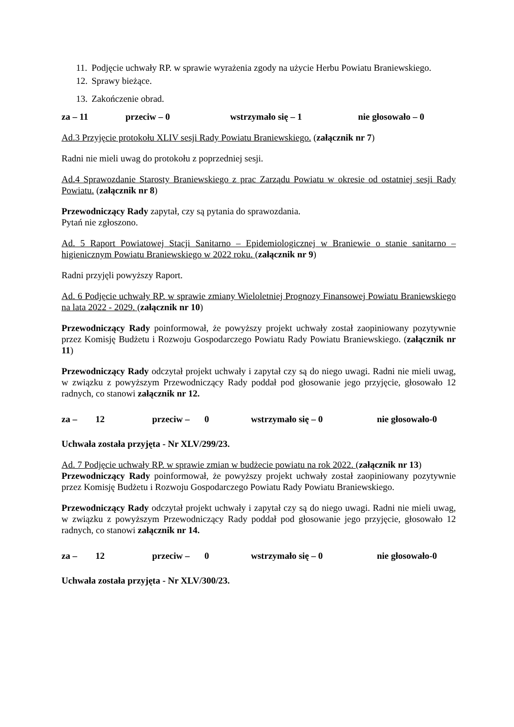11. Podjęcie uchwały RP. w sprawie wyrażenia zgody na użycie Herbu Powiatu Braniewskiego.
12. Sprawy bieżące.
13. Zakończenie obrad.
za – 11 przeciw – 0 wstrzymało się – 1 nie głosowało – 0
Ad.3 Przyjęcie protokołu XLIV sesji Rady Powiatu Braniewskiego. (załącznik nr 7)
Radni nie mieli uwag do protokołu z poprzedniej sesji.
Ad.4 Sprawozdanie Starosty Braniewskiego z prac Zarządu Powiatu w okresie od ostatniej sesji Rady Powiatu. (załącznik nr 8)
Przewodniczący Rady zapytał, czy są pytania do sprawozdania.
Pytań nie zgłoszono.
Ad. 5 Raport Powiatowej Stacji Sanitarno – Epidemiologicznej w Braniewie o stanie sanitarno – higienicznym Powiatu Braniewskiego w 2022 roku. (załącznik nr 9)
Radni przyjęli powyższy Raport.
Ad. 6 Podjęcie uchwały RP. w sprawie zmiany Wieloletniej Prognozy Finansowej Powiatu Braniewskiego na lata 2022 - 2029. (załącznik nr 10)
Przewodniczący Rady poinformował, że powyższy projekt uchwały został zaopiniowany pozytywnie przez Komisję Budżetu i Rozwoju Gospodarczego Powiatu Rady Powiatu Braniewskiego. (załącznik nr 11)
Przewodniczący Rady odczytał projekt uchwały i zapytał czy są do niego uwagi. Radni nie mieli uwag, w związku z powyższym Przewodniczący Rady poddał pod głosowanie jego przyjęcie, głosowało 12 radnych, co stanowi załącznik nr 12.
za – 12 przeciw – 0 wstrzymało się – 0 nie głosowało-0
Uchwała została przyjęta - Nr XLV/299/23.
Ad. 7 Podjęcie uchwały RP. w sprawie zmian w budżecie powiatu na rok 2022. (załącznik nr 13)
Przewodniczący Rady poinformował, że powyższy projekt uchwały został zaopiniowany pozytywnie przez Komisję Budżetu i Rozwoju Gospodarczego Powiatu Rady Powiatu Braniewskiego.
Przewodniczący Rady odczytał projekt uchwały i zapytał czy są do niego uwagi. Radni nie mieli uwag, w związku z powyższym Przewodniczący Rady poddał pod głosowanie jego przyjęcie, głosowało 12 radnych, co stanowi załącznik nr 14.
za – 12 przeciw – 0 wstrzymało się – 0 nie głosowało-0
Uchwała została przyjęta - Nr XLV/300/23.